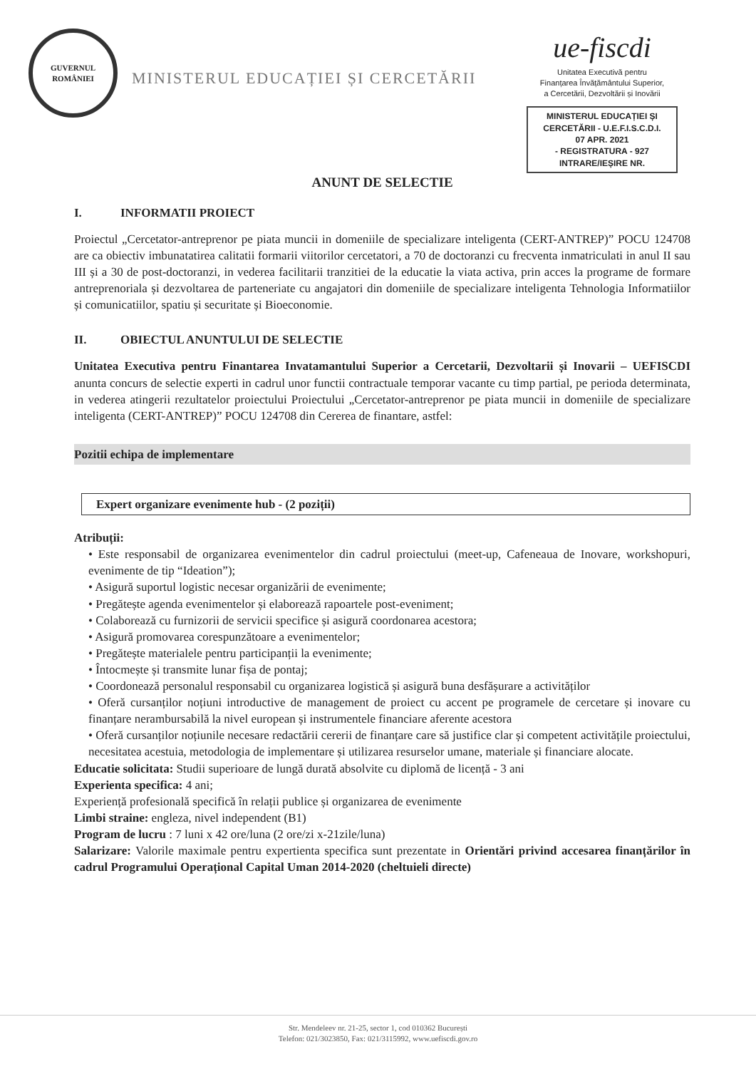GUVERNUL ROMÂNIEI
MINISTERUL EDUCAȚIEI ȘI CERCETĂRII
ue-fiscdi
Unitatea Executivă pentru
Finanțarea Învățământului Superior,
a Cercetării, Dezvoltării și Inovării
MINISTERUL EDUCAȚIEI ȘI CERCETĂRII - U.E.F.I.S.C.D.I.
07 APR. 2021
- REGISTRATURA - 927
INTRARE/IEȘIRE NR.
ANUNT DE SELECTIE
I. INFORMATII PROIECT
Proiectul „Cercetator-antreprenor pe piata muncii in domeniile de specializare inteligenta (CERT-ANTREP)” POCU 124708 are ca obiectiv imbunatatirea calitatii formarii viitorilor cercetatori, a 70 de doctoranzi cu frecventa inmatriculati in anul II sau III și a 30 de post-doctoranzi, in vederea facilitarii tranzitiei de la educatie la viata activa, prin acces la programe de formare antreprenoriala și dezvoltarea de parteneriate cu angajatori din domeniile de specializare inteligenta Tehnologia Informatiilor și comunicatiilor, spatiu și securitate și Bioeconomie.
II. OBIECTUL ANUNTULUI DE SELECTIE
Unitatea Executiva pentru Finantarea Invatamantului Superior a Cercetarii, Dezvoltarii și Inovarii – UEFISCDI anunta concurs de selectie experti in cadrul unor functii contractuale temporar vacante cu timp partial, pe perioda determinata, in vederea atingerii rezultatelor proiectului Proiectului „Cercetator-antreprenor pe piata muncii in domeniile de specializare inteligenta (CERT-ANTREP)” POCU 124708 din Cererea de finantare, astfel:
Pozitii echipa de implementare
Expert organizare evenimente hub - (2 poziții)
Atribuții:
• Este responsabil de organizarea evenimentelor din cadrul proiectului (meet-up, Cafeneaua de Inovare, workshopuri, evenimente de tip “Ideation”);
• Asigură suportul logistic necesar organizării de evenimente;
• Pregătește agenda evenimentelor și elaborează rapoartele post-eveniment;
• Colaborează cu furnizorii de servicii specifice și asigură coordonarea acestora;
• Asigură promovarea corespunzătoare a evenimentelor;
• Pregătește materialele pentru participanții la evenimente;
• Întocmește și transmite lunar fișa de pontaj;
• Coordonează personalul responsabil cu organizarea logistică și asigură buna desfășurare a activităților
• Oferă cursanților noțiuni introductive de management de proiect cu accent pe programele de cercetare și inovare cu finanțare nerambursabilă la nivel european și instrumentele financiare aferente acestora
• Oferă cursanților noțiunile necesare redactării cererii de finanțare care să justifice clar și competent activitățile proiectului, necesitatea acestuia, metodologia de implementare și utilizarea resurselor umane, materiale și financiare alocate.
Educatie solicitata: Studii superioare de lungă durată absolvite cu diplomă de licență - 3 ani
Experienta specifica: 4 ani;
Experiență profesională specifică în relații publice și organizarea de evenimente
Limbi straine: engleza, nivel independent (B1)
Program de lucru : 7 luni x 42 ore/luna (2 ore/zi x-21zile/luna)
Salarizare: Valorile maximale pentru expertienta specifica sunt prezentate in Orientări privind accesarea finanțărilor în cadrul Programului Operațional Capital Uman 2014-2020 (cheltuieli directe)
Str. Mendeleev nr. 21-25, sector 1, cod 010362 București
Telefon: 021/3023850, Fax: 021/3115992, www.uefiscdi.gov.ro